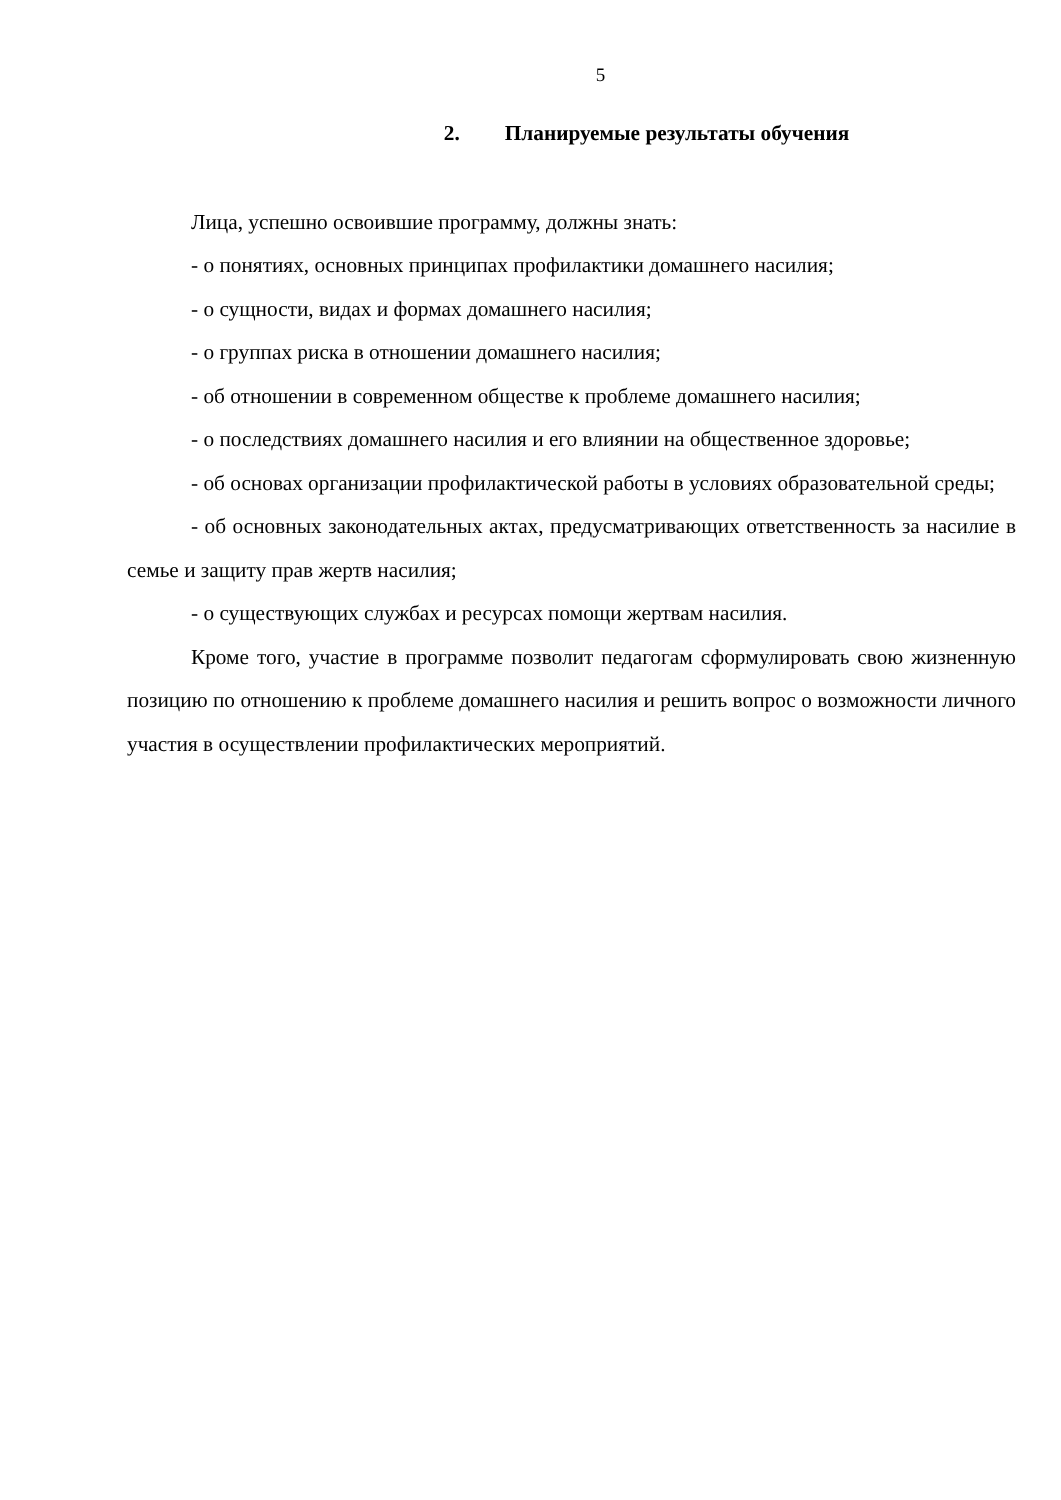5
2. Планируемые результаты обучения
Лица, успешно освоившие программу, должны знать:
- о понятиях, основных принципах профилактики домашнего насилия;
- о сущности, видах и формах домашнего насилия;
- о группах риска в отношении домашнего насилия;
- об отношении в современном обществе к проблеме домашнего насилия;
- о последствиях домашнего насилия и его влиянии на общественное здоровье;
- об основах организации профилактической работы в условиях образовательной среды;
- об основных законодательных актах, предусматривающих ответственность за насилие в семье и защиту прав жертв насилия;
- о существующих службах и ресурсах помощи жертвам насилия.
Кроме того, участие в программе позволит педагогам сформулировать свою жизненную позицию по отношению к проблеме домашнего насилия и решить вопрос о возможности личного участия в осуществлении профилактических мероприятий.